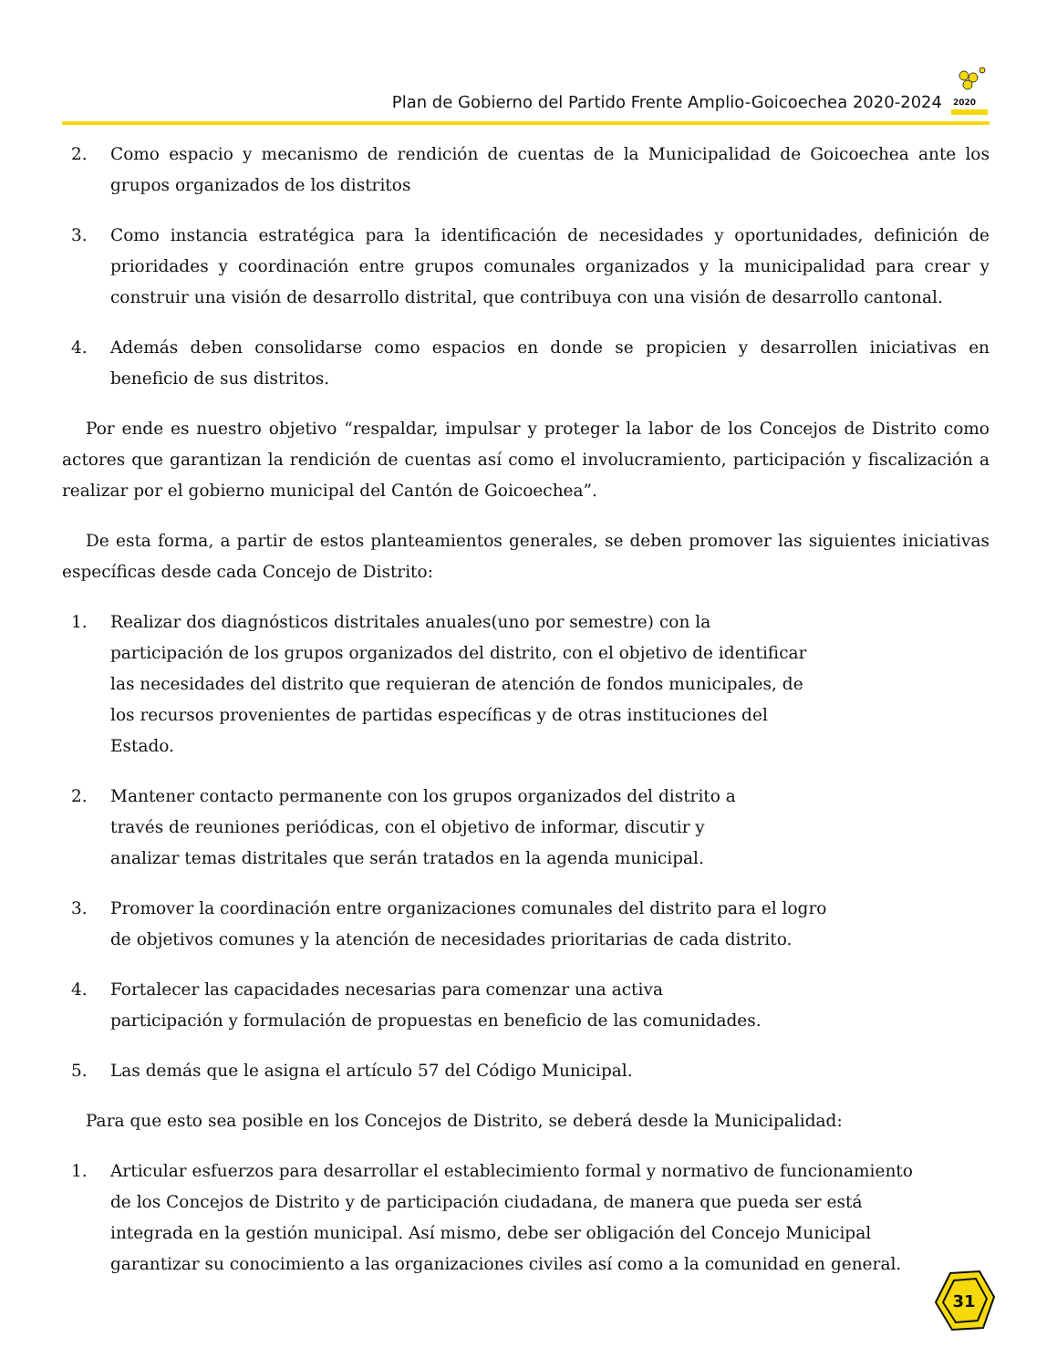Plan de Gobierno del Partido Frente Amplio-Goicoechea 2020-2024
2020
2. Como espacio y mecanismo de rendición de cuentas de la Municipalidad de Goicoechea ante los grupos organizados de los distritos
3. Como instancia estratégica para la identificación de necesidades y oportunidades, definición de prioridades y coordinación entre grupos comunales organizados y la municipalidad para crear y construir una visión de desarrollo distrital, que contribuya con una visión de desarrollo cantonal.
4. Además deben consolidarse como espacios en donde se propicien y desarrollen iniciativas en beneficio de sus distritos.
Por ende es nuestro objetivo “respaldar, impulsar y proteger la labor de los Concejos de Distrito como actores que garantizan la rendición de cuentas así como el involucramiento, participación y fiscalización a realizar por el gobierno municipal del Cantón de Goicoechea”.
De esta forma, a partir de estos planteamientos generales, se deben promover las siguientes iniciativas específicas desde cada Concejo de Distrito:
1. Realizar dos diagnósticos distritales anuales(uno por semestre) con la participación de los grupos organizados del distrito, con el objetivo de identificar las necesidades del distrito que requieran de atención de fondos municipales, de los recursos provenientes de partidas específicas y de otras instituciones del Estado.
2. Mantener contacto permanente con los grupos organizados del distrito a través de reuniones periódicas, con el objetivo de informar, discutir y analizar temas distritales que serán tratados en la agenda municipal.
3. Promover la coordinación entre organizaciones comunales del distrito para el logro de objetivos comunes y la atención de necesidades prioritarias de cada distrito.
4. Fortalecer las capacidades necesarias para comenzar una activa participación y formulación de propuestas en beneficio de las comunidades.
5. Las demás que le asigna el artículo 57 del Código Municipal.
Para que esto sea posible en los Concejos de Distrito, se deberá desde la Municipalidad:
1. Articular esfuerzos para desarrollar el establecimiento formal y normativo de funcionamiento de los Concejos de Distrito y de participación ciudadana, de manera que pueda ser está integrada en la gestión municipal. Así mismo, debe ser obligación del Concejo Municipal garantizar su conocimiento a las organizaciones civiles así como a la comunidad en general.
31